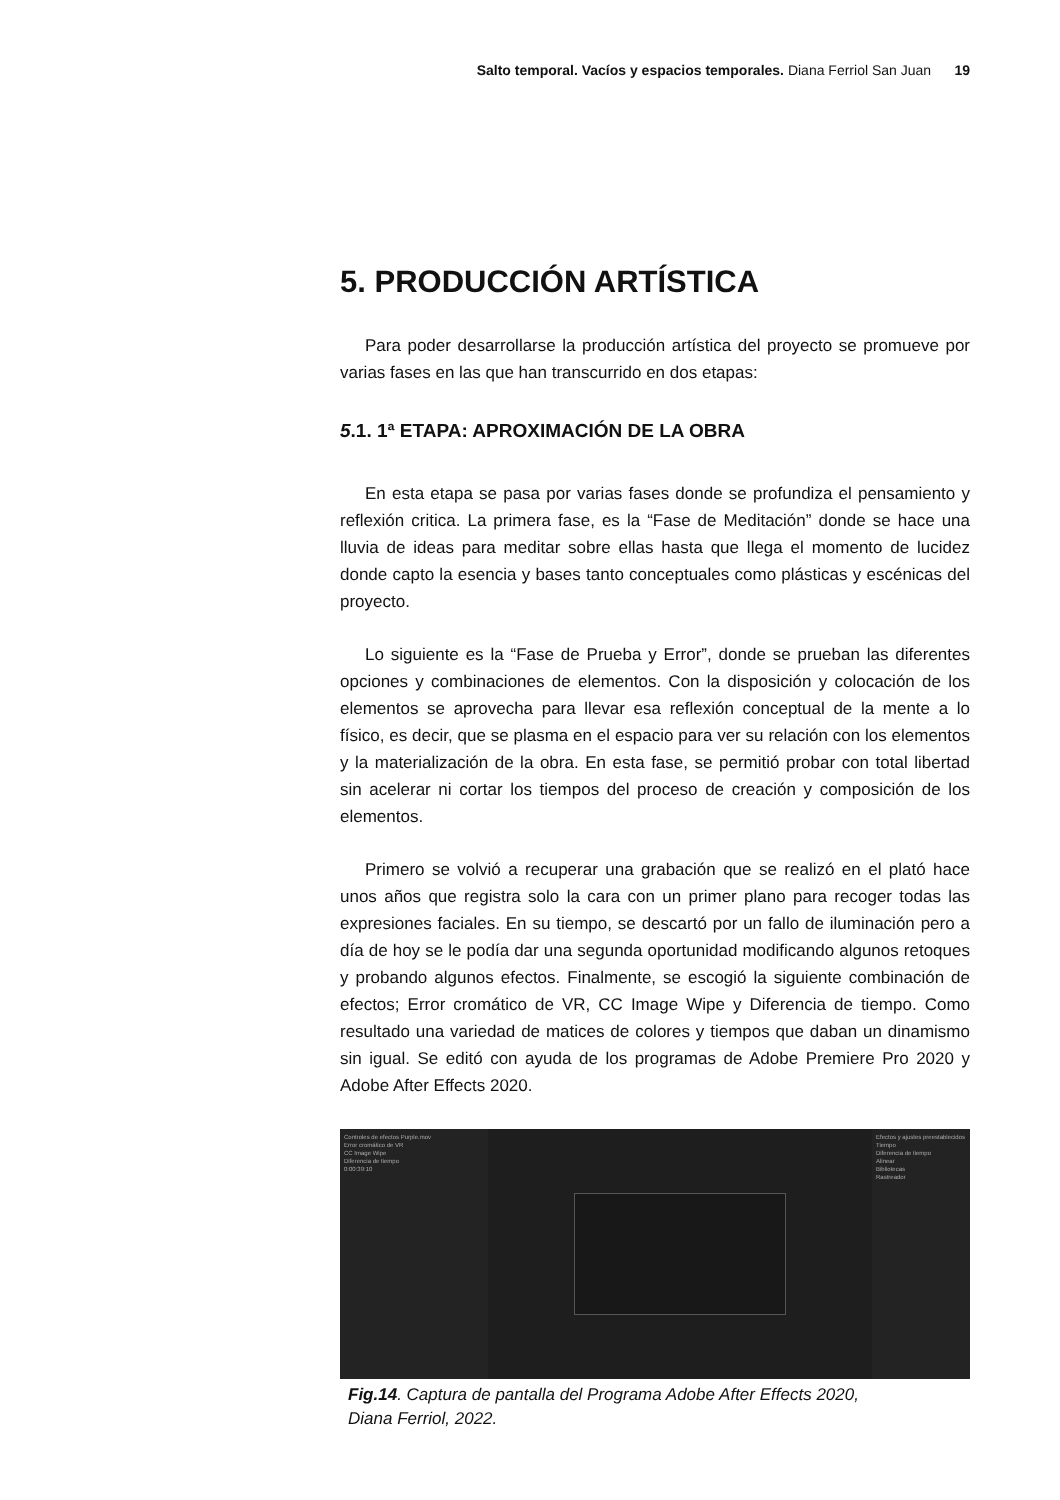Salto temporal. Vacíos y espacios temporales. Diana Ferriol San Juan 19
5. PRODUCCIÓN ARTÍSTICA
Para poder desarrollarse la producción artística del proyecto se promueve por varias fases en las que han transcurrido en dos etapas:
5.1. 1ª ETAPA: APROXIMACIÓN DE LA OBRA
En esta etapa se pasa por varias fases donde se profundiza el pensamiento y reflexión critica. La primera fase, es la “Fase de Meditación” donde se hace una lluvia de ideas para meditar sobre ellas hasta que llega el momento de lucidez donde capto la esencia y bases tanto conceptuales como plásticas y escénicas del proyecto.
Lo siguiente es la “Fase de Prueba y Error”, donde se prueban las diferentes opciones y combinaciones de elementos. Con la disposición y colocación de los elementos se aprovecha para llevar esa reflexión conceptual de la mente a lo físico, es decir, que se plasma en el espacio para ver su relación con los elementos y la materialización de la obra. En esta fase, se permitió probar con total libertad sin acelerar ni cortar los tiempos del proceso de creación y composición de los elementos.
Primero se volvió a recuperar una grabación que se realizó en el plató hace unos años que registra solo la cara con un primer plano para recoger todas las expresiones faciales. En su tiempo, se descartó por un fallo de iluminación pero a día de hoy se le podía dar una segunda oportunidad modificando algunos retoques y probando algunos efectos. Finalmente, se escogió la siguiente combinación de efectos; Error cromático de VR, CC Image Wipe y Diferencia de tiempo. Como resultado una variedad de matices de colores y tiempos que daban un dinamismo sin igual. Se editó con ayuda de los programas de Adobe Premiere Pro 2020 y Adobe After Effects 2020.
Controles de efectos Purple.mov
Error cromático de VR
CC Image Wipe
Diferencia de tiempo
0:00:39:10
Efectos y ajustes preestablecidos
Tiempo
Diferencia de tiempo
Alinear
Bibliotecas
Rastreador
Fig.14. Captura de pantalla del Programa Adobe After Effects 2020,
Diana Ferriol, 2022.